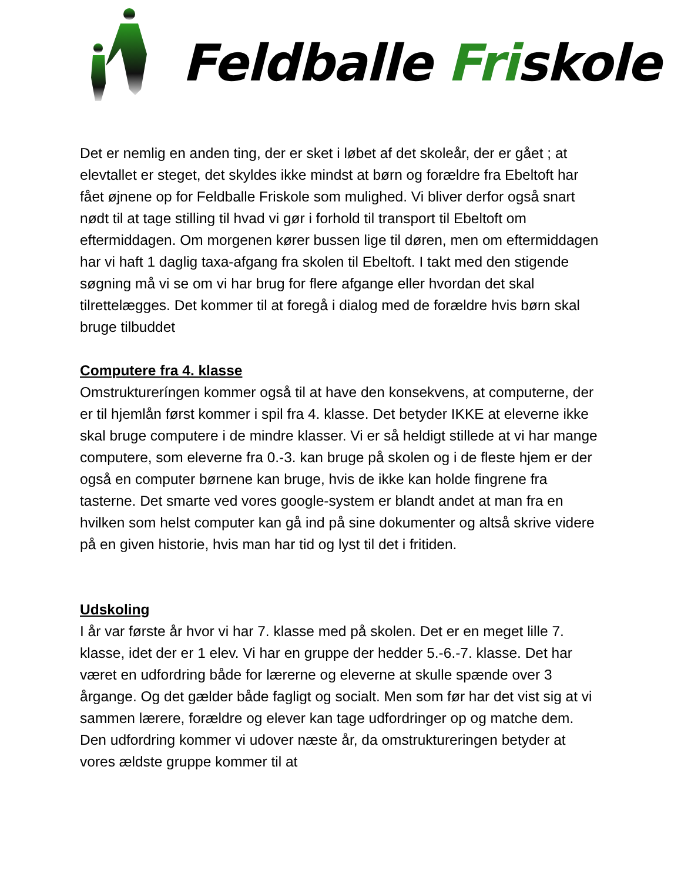Feldballe Friskole
Det er nemlig en anden ting, der er sket i løbet af det skoleår, der er gået ; at elevtallet er steget, det skyldes ikke mindst at børn og forældre fra Ebeltoft har fået øjnene op for Feldballe Friskole som mulighed. Vi bliver derfor også snart nødt til at tage stilling til hvad vi gør i forhold til transport til Ebeltoft om eftermiddagen. Om morgenen kører bussen lige til døren, men om eftermiddagen har vi haft 1 daglig taxa-afgang fra skolen til Ebeltoft. I takt med den stigende søgning må vi se om vi har brug for flere afgange eller hvordan det skal tilrettelægges. Det kommer til at foregå i dialog med de forældre hvis børn skal bruge tilbuddet
Computere fra 4. klasse
Omstruktureríngen kommer også til at have den konsekvens, at computerne, der er til hjemlån først kommer i spil fra 4. klasse. Det betyder IKKE at eleverne ikke skal bruge computere i de mindre klasser. Vi er så heldigt stillede at vi har mange computere, som eleverne fra 0.-3. kan bruge på skolen og i de fleste hjem er der også en computer børnene kan bruge, hvis de ikke kan holde fingrene fra tasterne. Det smarte ved vores google-system er blandt andet at man fra en hvilken som helst computer kan gå ind på sine dokumenter og altså skrive videre på en given historie, hvis man har tid og lyst til det i fritiden.
Udskoling
I år var første år hvor vi har 7. klasse med på skolen. Det er en meget lille 7. klasse, idet der er 1 elev. Vi har en gruppe der hedder 5.-6.-7. klasse. Det har været en udfordring både for lærerne og eleverne at skulle spænde over 3 årgange. Og det gælder både fagligt og socialt. Men som før har det vist sig at vi sammen lærere, forældre og elever kan tage udfordringer op og matche dem. Den udfordring kommer vi udover næste år, da omstruktureringen betyder at vores ældste gruppe kommer til at